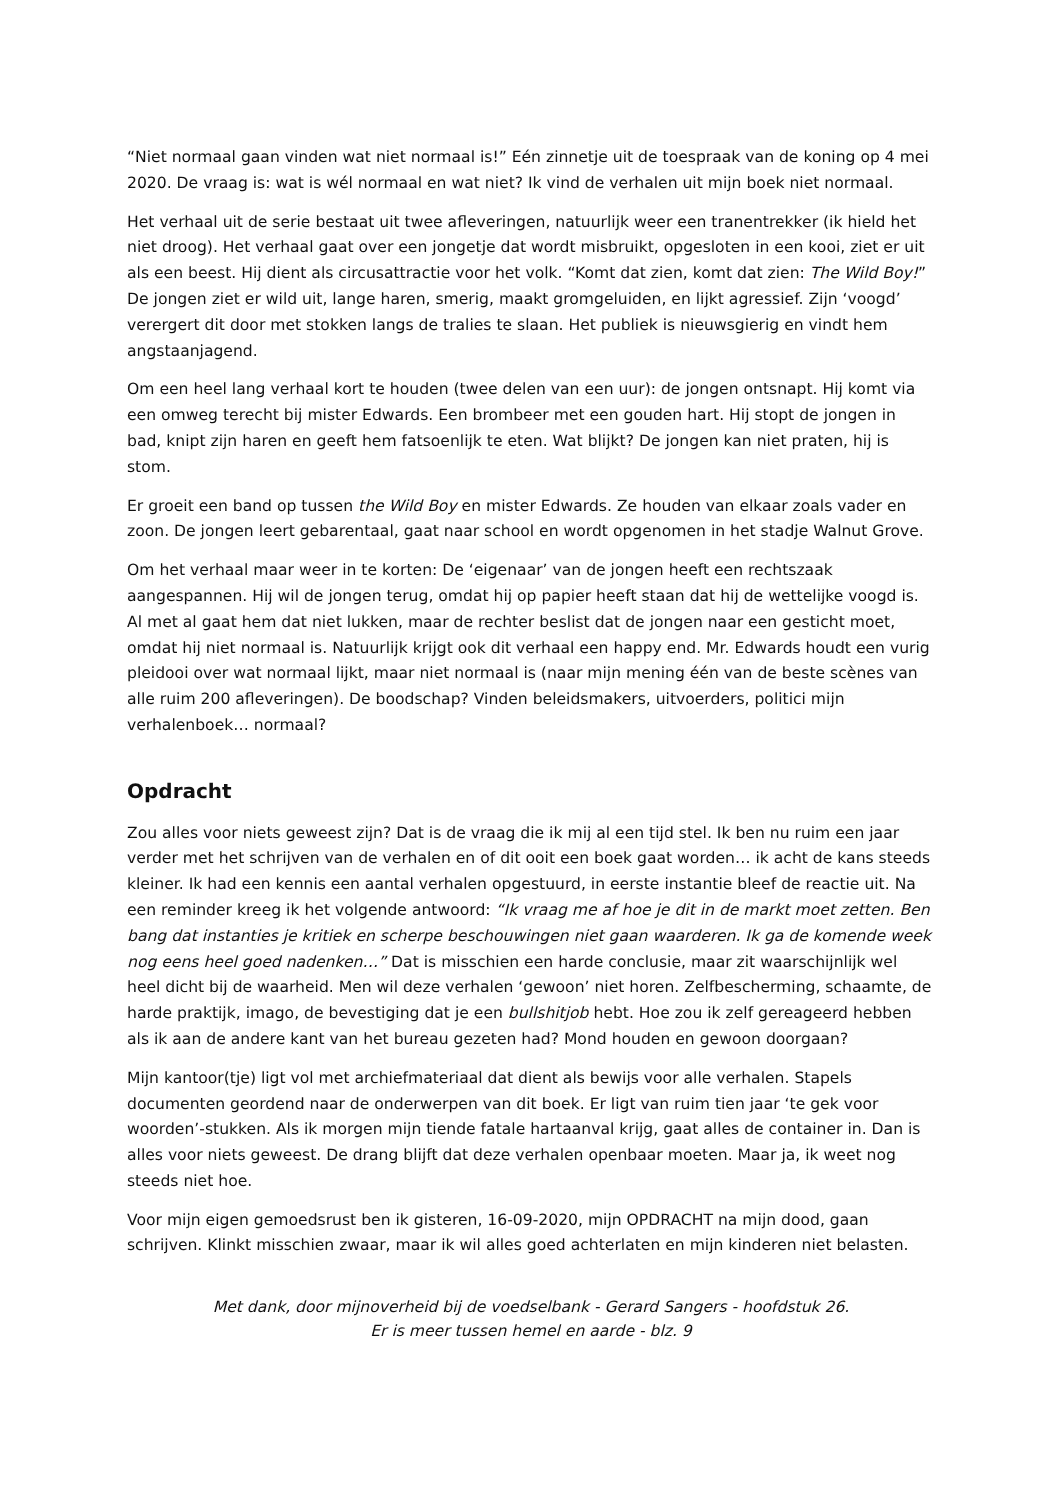“Niet normaal gaan vinden wat niet normaal is!” Eén zinnetje uit de toespraak van de koning op 4 mei 2020. De vraag is: wat is wél normaal en wat niet? Ik vind de verhalen uit mijn boek niet normaal.
Het verhaal uit de serie bestaat uit twee afleveringen, natuurlijk weer een tranentrekker (ik hield het niet droog). Het verhaal gaat over een jongetje dat wordt misbruikt, opgesloten in een kooi, ziet er uit als een beest. Hij dient als circusattractie voor het volk. “Komt dat zien, komt dat zien: The Wild Boy!” De jongen ziet er wild uit, lange haren, smerig, maakt gromgeluiden, en lijkt agressief. Zijn ‘voogd’ verergert dit door met stokken langs de tralies te slaan. Het publiek is nieuwsgierig en vindt hem angstaanjagend.
Om een heel lang verhaal kort te houden (twee delen van een uur): de jongen ontsnapt. Hij komt via een omweg terecht bij mister Edwards. Een brombeer met een gouden hart. Hij stopt de jongen in bad, knipt zijn haren en geeft hem fatsoenlijk te eten. Wat blijkt? De jongen kan niet praten, hij is stom.
Er groeit een band op tussen the Wild Boy en mister Edwards. Ze houden van elkaar zoals vader en zoon. De jongen leert gebarentaal, gaat naar school en wordt opgenomen in het stadje Walnut Grove.
Om het verhaal maar weer in te korten: De ‘eigenaar’ van de jongen heeft een rechtszaak aangespannen. Hij wil de jongen terug, omdat hij op papier heeft staan dat hij de wettelijke voogd is. Al met al gaat hem dat niet lukken, maar de rechter beslist dat de jongen naar een gesticht moet, omdat hij niet normaal is. Natuurlijk krijgt ook dit verhaal een happy end. Mr. Edwards houdt een vurig pleidooi over wat normaal lijkt, maar niet normaal is (naar mijn mening één van de beste scènes van alle ruim 200 afleveringen). De boodschap? Vinden beleidsmakers, uitvoerders, politici mijn verhalenboek… normaal?
Opdracht
Zou alles voor niets geweest zijn? Dat is de vraag die ik mij al een tijd stel. Ik ben nu ruim een jaar verder met het schrijven van de verhalen en of dit ooit een boek gaat worden… ik acht de kans steeds kleiner. Ik had een kennis een aantal verhalen opgestuurd, in eerste instantie bleef de reactie uit. Na een reminder kreeg ik het volgende antwoord: “Ik vraag me af hoe je dit in de markt moet zetten. Ben bang dat instanties je kritiek en scherpe beschouwingen niet gaan waarderen. Ik ga de komende week nog eens heel goed nadenken…” Dat is misschien een harde conclusie, maar zit waarschijnlijk wel heel dicht bij de waarheid. Men wil deze verhalen ‘gewoon’ niet horen. Zelfbescherming, schaamte, de harde praktijk, imago, de bevestiging dat je een bullshitjob hebt. Hoe zou ik zelf gereageerd hebben als ik aan de andere kant van het bureau gezeten had? Mond houden en gewoon doorgaan?
Mijn kantoor(tje) ligt vol met archiefmateriaal dat dient als bewijs voor alle verhalen. Stapels documenten geordend naar de onderwerpen van dit boek. Er ligt van ruim tien jaar ‘te gek voor woorden’-stukken. Als ik morgen mijn tiende fatale hartaanval krijg, gaat alles de container in. Dan is alles voor niets geweest. De drang blijft dat deze verhalen openbaar moeten. Maar ja, ik weet nog steeds niet hoe.
Voor mijn eigen gemoedsrust ben ik gisteren, 16-09-2020, mijn OPDRACHT na mijn dood, gaan schrijven. Klinkt misschien zwaar, maar ik wil alles goed achterlaten en mijn kinderen niet belasten.
Met dank, door mijnoverheid bij de voedselbank - Gerard Sangers - hoofdstuk 26.
Er is meer tussen hemel en aarde - blz. 9